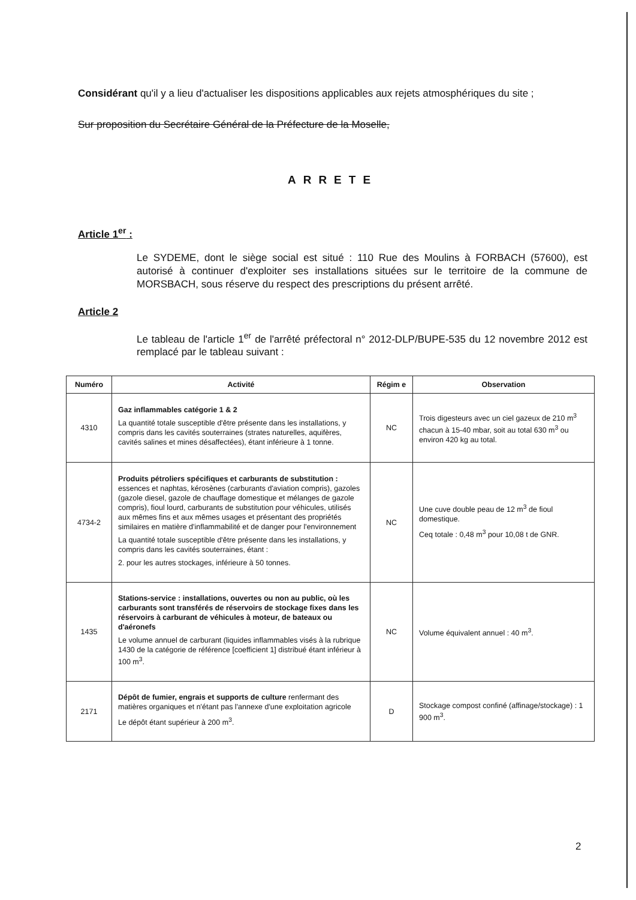Considérant qu'il y a lieu d'actualiser les dispositions applicables aux rejets atmosphériques du site ;
Sur proposition du Secrétaire Général de la Préfecture de la Moselle,
ARRETE
Article 1<sup>er</sup> :
Le SYDEME, dont le siège social est situé : 110 Rue des Moulins à FORBACH (57600), est autorisé à continuer d'exploiter ses installations situées sur le territoire de la commune de MORSBACH, sous réserve du respect des prescriptions du présent arrêté.
Article 2
Le tableau de l'article 1<sup>er</sup> de l'arrêté préfectoral n° 2012-DLP/BUPE-535 du 12 novembre 2012 est remplacé par le tableau suivant :
| Numéro | Activité | Régim e | Observation |
| --- | --- | --- | --- |
| 4310 | Gaz inflammables catégorie 1 & 2 La quantité totale susceptible d'être présente dans les installations, y compris dans les cavités souterraines (strates naturelles, aquifères, cavités salines et mines désaffectées), étant inférieure à 1 tonne. | NC | Trois digesteurs avec un ciel gazeux de 210 m<sup>3</sup> chacun à 15-40 mbar, soit au total 630 m<sup>3</sup> ou environ 420 kg au total. |
| 4734-2 | Produits pétroliers spécifiques et carburants de substitution : essences et naphtas, kérosènes (carburants d'aviation compris), gazoles (gazole diesel, gazole de chauffage domestique et mélanges de gazole compris), fioul lourd, carburants de substitution pour véhicules, utilisés aux mêmes fins et aux mêmes usages et présentant des propriétés similaires en matière d'inflammabilité et de danger pour l'environnement La quantité totale susceptible d'être présente dans les installations, y compris dans les cavités souterraines, étant : 2. pour les autres stockages, inférieure à 50 tonnes. | NC | Une cuve double peau de 12 m<sup>3</sup> de fioul domestique. Ceq totale : 0,48 m<sup>3</sup> pour 10,08 t de GNR. |
| 1435 | Stations-service : installations, ouvertes ou non au public, où les carburants sont transférés de réservoirs de stockage fixes dans les réservoirs à carburant de véhicules à moteur, de bateaux ou d'aéronefs Le volume annuel de carburant (liquides inflammables visés à la rubrique 1430 de la catégorie de référence [coefficient 1] distribué étant inférieur à 100 m<sup>3</sup>. | NC | Volume équivalent annuel : 40 m<sup>3</sup>. |
| 2171 | Dépôt de fumier, engrais et supports de culture renfermant des matières organiques et n'étant pas l'annexe d'une exploitation agricole Le dépôt étant supérieur à 200 m<sup>3</sup>. | D | Stockage compost confiné (affinage/stockage) : 1 900 m<sup>3</sup>. |
2